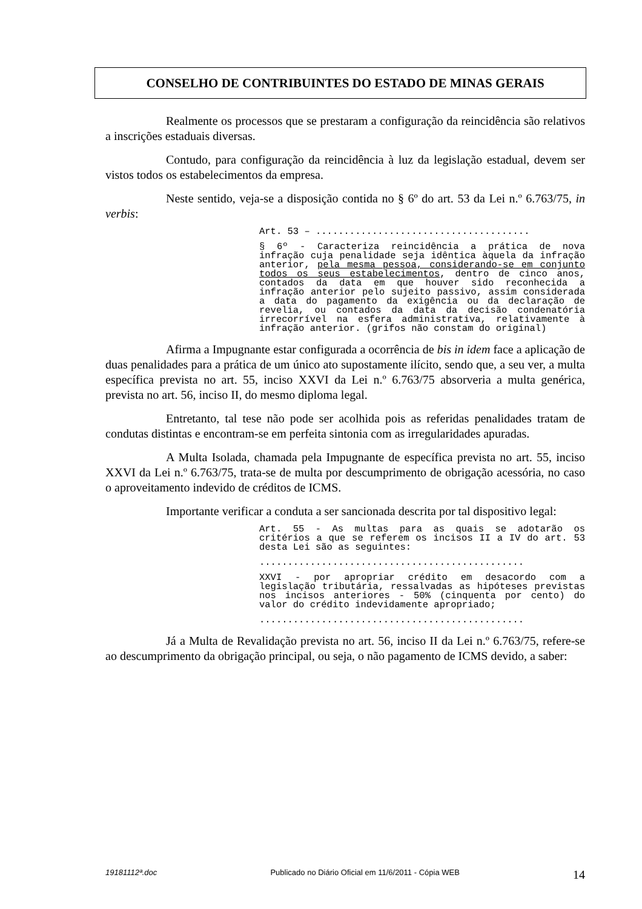CONSELHO DE CONTRIBUINTES DO ESTADO DE MINAS GERAIS
Realmente os processos que se prestaram a configuração da reincidência são relativos a inscrições estaduais diversas.
Contudo, para configuração da reincidência à luz da legislação estadual, devem ser vistos todos os estabelecimentos da empresa.
Neste sentido, veja-se a disposição contida no § 6º do art. 53 da Lei n.º 6.763/75, in verbis:
Art. 53 – ......................................
§ 6º - Caracteriza reincidência a prática de nova infração cuja penalidade seja idêntica àquela da infração anterior, pela mesma pessoa, considerando-se em conjunto todos os seus estabelecimentos, dentro de cinco anos, contados da data em que houver sido reconhecida a infração anterior pelo sujeito passivo, assim considerada a data do pagamento da exigência ou da declaração de revelia, ou contados da data da decisão condenatória irrecorrível na esfera administrativa, relativamente à infração anterior. (grifos não constam do original)
Afirma a Impugnante estar configurada a ocorrência de bis in idem face a aplicação de duas penalidades para a prática de um único ato supostamente ilícito, sendo que, a seu ver, a multa específica prevista no art. 55, inciso XXVI da Lei n.º 6.763/75 absorveria a multa genérica, prevista no art. 56, inciso II, do mesmo diploma legal.
Entretanto, tal tese não pode ser acolhida pois as referidas penalidades tratam de condutas distintas e encontram-se em perfeita sintonia com as irregularidades apuradas.
A Multa Isolada, chamada pela Impugnante de específica prevista no art. 55, inciso XXVI da Lei n.º 6.763/75, trata-se de multa por descumprimento de obrigação acessória, no caso o aproveitamento indevido de créditos de ICMS.
Importante verificar a conduta a ser sancionada descrita por tal dispositivo legal:
Art. 55 - As multas para as quais se adotarão os critérios a que se referem os incisos II a IV do art. 53 desta Lei são as seguintes:
...............................................
XXVI - por apropriar crédito em desacordo com a legislação tributária, ressalvadas as hipóteses previstas nos incisos anteriores - 50% (cinquenta por cento) do valor do crédito indevidamente apropriado;
...............................................
Já a Multa de Revalidação prevista no art. 56, inciso II da Lei n.º 6.763/75, refere-se ao descumprimento da obrigação principal, ou seja, o não pagamento de ICMS devido, a saber:
19181112ª.doc Publicado no Diário Oficial em 11/6/2011 - Cópia WEB 14